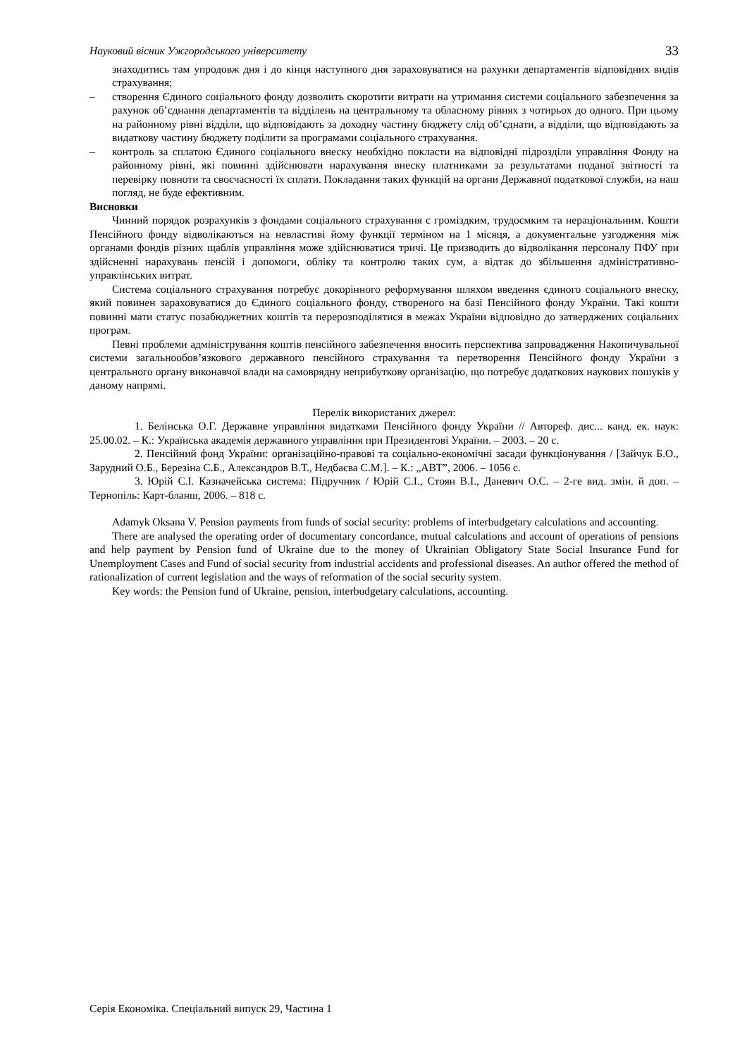Науковий вісник Ужгородського університету 33
знаходитись там упродовж дня і до кінця наступного дня зараховуватися на рахунки департаментів відповідних видів страхування;
– створення Єдиного соціального фонду дозволить скоротити витрати на утримання системи соціального забезпечення за рахунок об’єднання департаментів та відділень на центральному та обласному рівнях з чотирьох до одного. При цьому на районному рівні відділи, що відповідають за доходну частину бюджету слід об’єднати, а відділи, що відповідають за видаткову частину бюджету поділити за програмами соціального страхування.
– контроль за сплатою Єдиного соціального внеску необхідно покласти на відповідні підрозділи управління Фонду на районному рівні, які повинні здійснювати нарахування внеску платниками за результатами поданої звітності та перевірку повноти та своєчасності їх сплати. Покладання таких функцій на органи Державної податкової служби, на наш погляд, не буде ефективним.
Висновки
Чинний порядок розрахунків з фондами соціального страхування є громіздким, трудоємким та нераціональним. Кошти Пенсійного фонду відволікаються на невластиві йому функції терміном на 1 місяця, а документальне узгодження між органами фондів різних щаблів управління може здійснюватися тричі. Це призводить до відволікання персоналу ПФУ при здійсненні нарахувань пенсій і допомоги, обліку та контролю таких сум, а відтак до збільшення адміністративно-управлінських витрат.
Система соціального страхування потребує докорінного реформування шляхом введення єдиного соціального внеску, який повинен зараховуватися до Єдиного соціального фонду, створеного на базі Пенсійного фонду України. Такі кошти повинні мати статус позабюджетних коштів та перерозподілятися в межах України відповідно до затверджених соціальних програм.
Певні проблеми адміністрування коштів пенсійного забезпечення вносить перспектива запровадження Накопичувальної системи загальнообов’язкового державного пенсійного страхування та перетворення Пенсійного фонду України з центрального органу виконавчої влади на самоврядну неприбуткову організацію, що потребує додаткових наукових пошуків у даному напрямі.
Перелік використаних джерел:
1. Белінська О.Г. Державне управління видатками Пенсійного фонду України // Автореф. дис... канд. ек. наук: 25.00.02. – К.: Українська академія державного управління при Президентові України. – 2003. – 20 с.
2. Пенсійний фонд України: організаційно-правові та соціально-економічні засади функціонування / [Зайчук Б.О., Зарудний О.Б., Березіна С.Б., Александров В.Т., Недбаєва С.М.]. – К.: „АВТ”, 2006. – 1056 с.
3. Юрій С.І. Казначейська система: Підручник / Юрій С.І., Стоян В.І., Даневич О.С. – 2-ге вид. змін. й доп. – Тернопіль: Карт-бланш, 2006. – 818 с.
Adamyk Oksana V. Pension payments from funds of social security: problems of interbudgetary calculations and accounting.
There are analysed the operating order of documentary concordance, mutual calculations and account of operations of pensions and help payment by Pension fund of Ukraine due to the money of Ukrainian Obligatory State Social Insurance Fund for Unemployment Cases and Fund of social security from industrial accidents and professional diseases. An author offered the method of rationalization of current legislation and the ways of reformation of the social security system.
Key words: the Pension fund of Ukraine, pension, interbudgetary calculations, accounting.
Серія Економіка. Спеціальний випуск 29, Частина 1